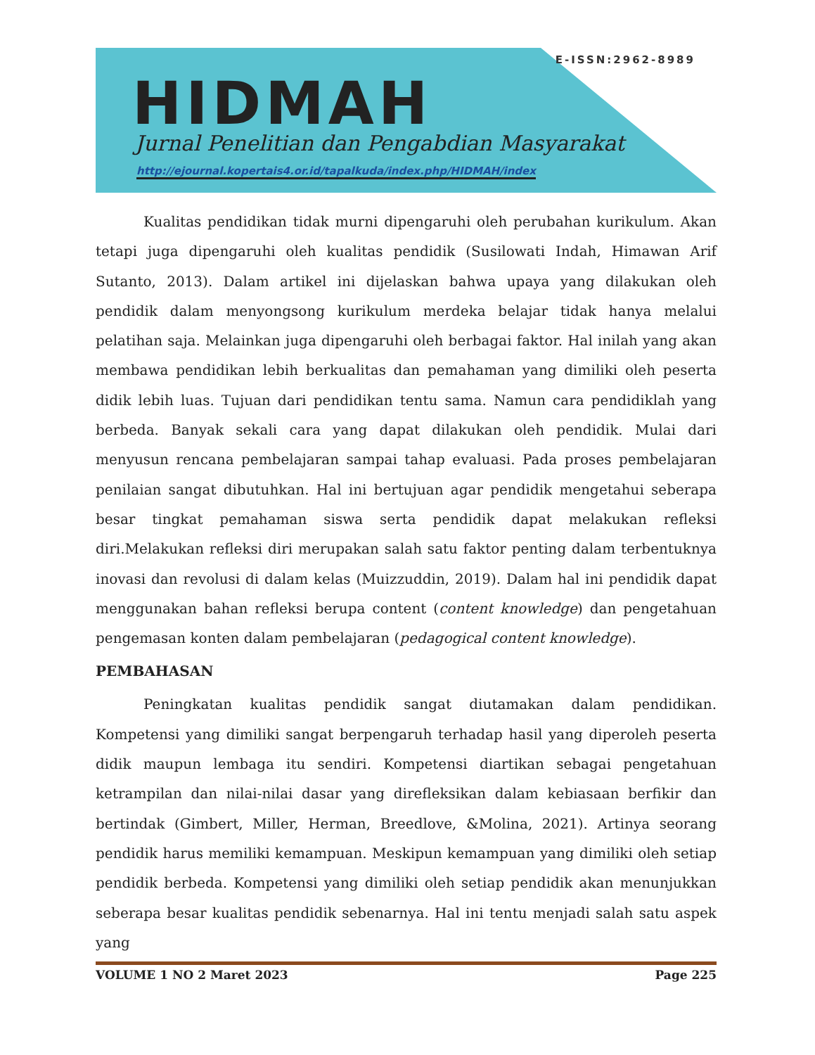E-ISSN:2962-8989
HIDMAH
Jurnal Penelitian dan Pengabdian Masyarakat
http://ejournal.kopertais4.or.id/tapalkuda/index.php/HIDMAH/index
Kualitas pendidikan tidak murni dipengaruhi oleh perubahan kurikulum. Akan tetapi juga dipengaruhi oleh kualitas pendidik (Susilowati Indah, Himawan Arif Sutanto, 2013). Dalam artikel ini dijelaskan bahwa upaya yang dilakukan oleh pendidik dalam menyongsong kurikulum merdeka belajar tidak hanya melalui pelatihan saja. Melainkan juga dipengaruhi oleh berbagai faktor. Hal inilah yang akan membawa pendidikan lebih berkualitas dan pemahaman yang dimiliki oleh peserta didik lebih luas. Tujuan dari pendidikan tentu sama. Namun cara pendidiklah yang berbeda. Banyak sekali cara yang dapat dilakukan oleh pendidik. Mulai dari menyusun rencana pembelajaran sampai tahap evaluasi. Pada proses pembelajaran penilaian sangat dibutuhkan. Hal ini bertujuan agar pendidik mengetahui seberapa besar tingkat pemahaman siswa serta pendidik dapat melakukan refleksi diri.Melakukan refleksi diri merupakan salah satu faktor penting dalam terbentuknya inovasi dan revolusi di dalam kelas (Muizzuddin, 2019). Dalam hal ini pendidik dapat menggunakan bahan refleksi berupa content (content knowledge) dan pengetahuan pengemasan konten dalam pembelajaran (pedagogical content knowledge).
PEMBAHASAN
Peningkatan kualitas pendidik sangat diutamakan dalam pendidikan. Kompetensi yang dimiliki sangat berpengaruh terhadap hasil yang diperoleh peserta didik maupun lembaga itu sendiri. Kompetensi diartikan sebagai pengetahuan ketrampilan dan nilai-nilai dasar yang direfleksikan dalam kebiasaan berfikir dan bertindak (Gimbert, Miller, Herman, Breedlove, &Molina, 2021). Artinya seorang pendidik harus memiliki kemampuan. Meskipun kemampuan yang dimiliki oleh setiap pendidik berbeda. Kompetensi yang dimiliki oleh setiap pendidik akan menunjukkan seberapa besar kualitas pendidik sebenarnya. Hal ini tentu menjadi salah satu aspek yang
VOLUME 1 NO 2 Maret 2023 Page 225